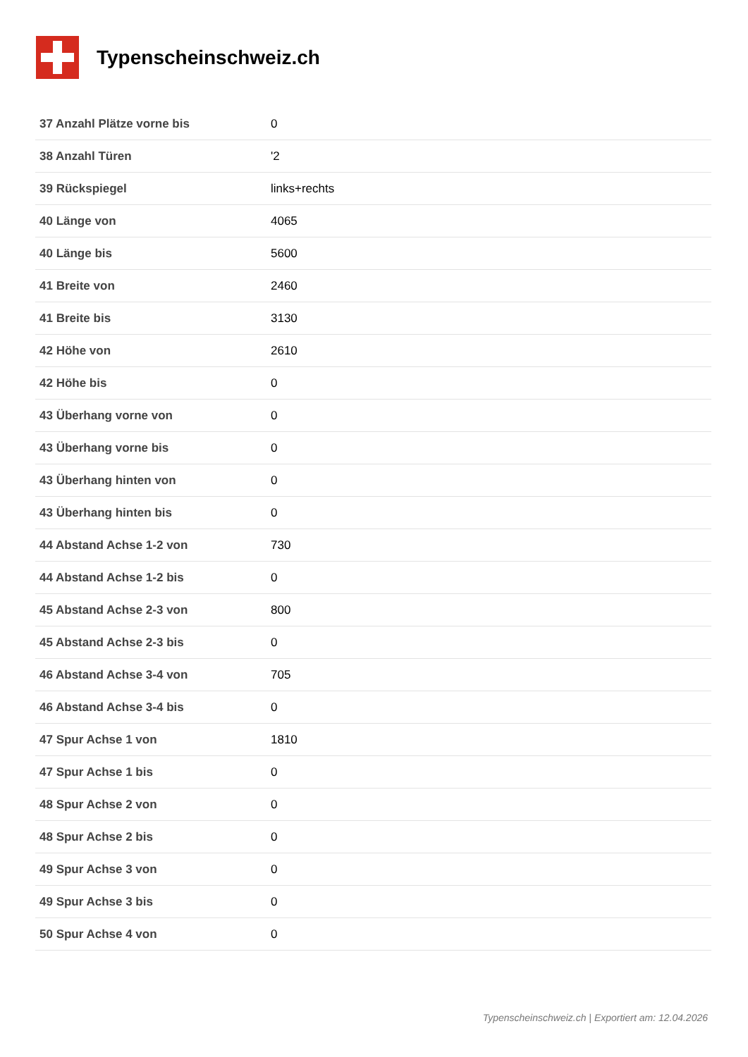Typenscheinschweiz.ch
| 37 Anzahl Plätze vorne bis | 0 |
| 38 Anzahl Türen | '2 |
| 39 Rückspiegel | links+rechts |
| 40 Länge von | 4065 |
| 40 Länge bis | 5600 |
| 41 Breite von | 2460 |
| 41 Breite bis | 3130 |
| 42 Höhe von | 2610 |
| 42 Höhe bis | 0 |
| 43 Überhang vorne von | 0 |
| 43 Überhang vorne bis | 0 |
| 43 Überhang hinten von | 0 |
| 43 Überhang hinten bis | 0 |
| 44 Abstand Achse 1-2 von | 730 |
| 44 Abstand Achse 1-2 bis | 0 |
| 45 Abstand Achse 2-3 von | 800 |
| 45 Abstand Achse 2-3 bis | 0 |
| 46 Abstand Achse 3-4 von | 705 |
| 46 Abstand Achse 3-4 bis | 0 |
| 47 Spur Achse 1 von | 1810 |
| 47 Spur Achse 1 bis | 0 |
| 48 Spur Achse 2 von | 0 |
| 48 Spur Achse 2 bis | 0 |
| 49 Spur Achse 3 von | 0 |
| 49 Spur Achse 3 bis | 0 |
| 50 Spur Achse 4 von | 0 |
Typenscheinschweiz.ch | Exportiert am: 12.04.2026